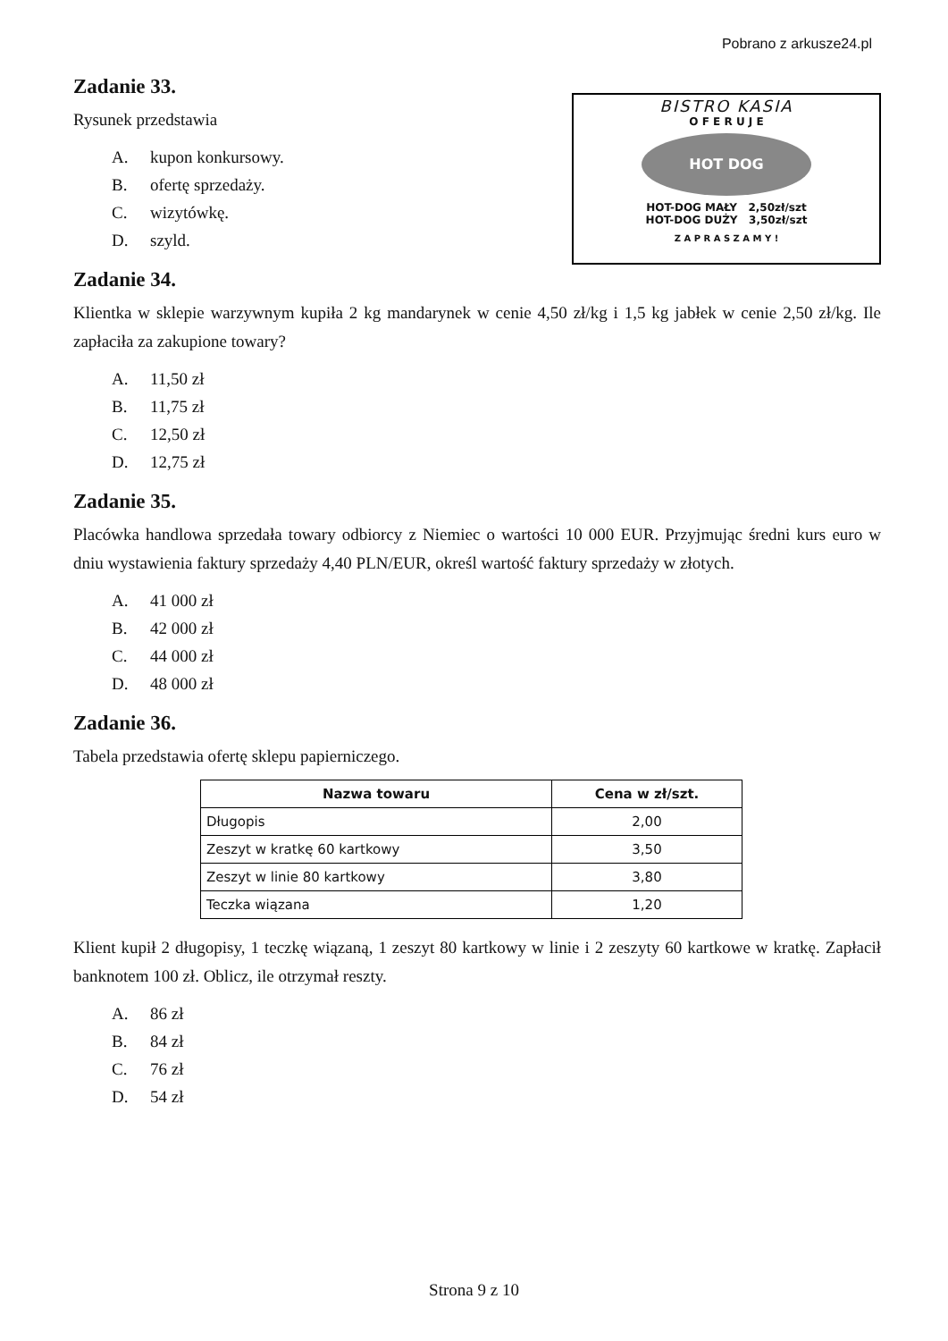Pobrano z arkusze24.pl
BISTRO KASIA
O F E R U J E
HOT DOG
HOT-DOG MAŁY 2,50zł/szt
HOT-DOG DUŻY 3,50zł/szt
Z A P R A S Z A M Y !
Zadanie 33.
Rysunek przedstawia
A. kupon konkursowy.
B. ofertę sprzedaży.
C. wizytówkę.
D. szyld.
Zadanie 34.
Klientka w sklepie warzywnym kupiła 2 kg mandarynek w cenie 4,50 zł/kg i 1,5 kg jabłek w cenie 2,50 zł/kg. Ile zapłaciła za zakupione towary?
A. 11,50 zł
B. 11,75 zł
C. 12,50 zł
D. 12,75 zł
Zadanie 35.
Placówka handlowa sprzedała towary odbiorcy z Niemiec o wartości 10 000 EUR. Przyjmując średni kurs euro w dniu wystawienia faktury sprzedaży 4,40 PLN/EUR, określ wartość faktury sprzedaży w złotych.
A. 41 000 zł
B. 42 000 zł
C. 44 000 zł
D. 48 000 zł
Zadanie 36.
Tabela przedstawia ofertę sklepu papierniczego.
| Nazwa towaru | Cena w zł/szt. |
| --- | --- |
| Długopis | 2,00 |
| Zeszyt w kratkę 60 kartkowy | 3,50 |
| Zeszyt w linie 80 kartkowy | 3,80 |
| Teczka wiązana | 1,20 |
Klient kupił 2 długopisy, 1 teczkę wiązaną, 1 zeszyt 80 kartkowy w linie i 2 zeszyty 60 kartkowe w kratkę. Zapłacił banknotem 100 zł. Oblicz, ile otrzymał reszty.
A. 86 zł
B. 84 zł
C. 76 zł
D. 54 zł
Strona 9 z 10